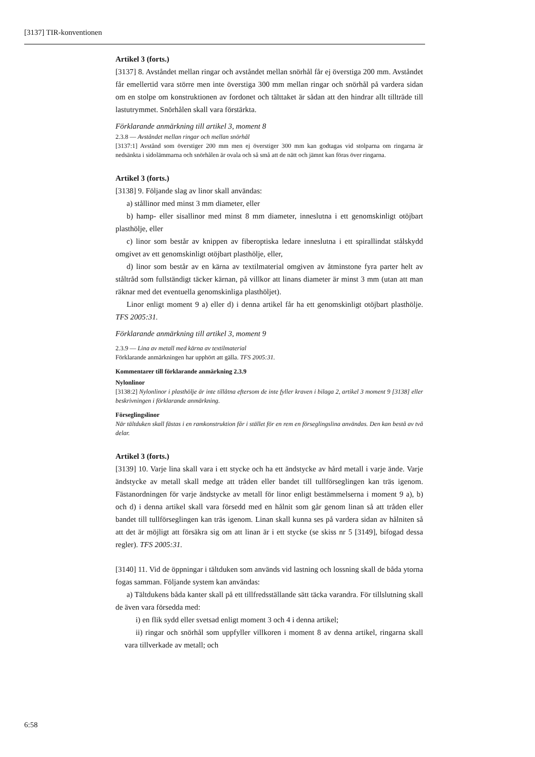[3137] TIR-konventionen
Artikel 3 (forts.)
[3137] 8. Avståndet mellan ringar och avståndet mellan snörhål får ej överstiga 200 mm. Avståndet får emellertid vara större men inte överstiga 300 mm mellan ringar och snörhål på vardera sidan om en stolpe om konstruktionen av fordonet och tälttaket är sådan att den hindrar allt tillträde till lastutrymmet. Snörhålen skall vara förstärkta.
Förklarande anmärkning till artikel 3, moment 8
2.3.8 — Avståndet mellan ringar och mellan snörhål
[3137:1] Avstånd som överstiger 200 mm men ej överstiger 300 mm kan godtagas vid stolparna om ringarna är nedsänkta i sidolämmarna och snörhålen är ovala och så små att de nätt och jämnt kan föras över ringarna.
Artikel 3 (forts.)
[3138] 9. Följande slag av linor skall användas:
a) stållinor med minst 3 mm diameter, eller
b) hamp- eller sisallinor med minst 8 mm diameter, inneslutna i ett genomskinligt otöjbart plasthölje, eller
c) linor som består av knippen av fiberoptiska ledare inneslutna i ett spirallindat stålskydd omgivet av ett genomskinligt otöjbart plasthölje, eller,
d) linor som består av en kärna av textilmaterial omgiven av åtminstone fyra parter helt av ståltråd som fullständigt täcker kärnan, på villkor att linans diameter är minst 3 mm (utan att man räknar med det eventuella genomskinliga plasthöljet).
Linor enligt moment 9 a) eller d) i denna artikel får ha ett genomskinligt otöjbart plasthölje. TFS 2005:31.
Förklarande anmärkning till artikel 3, moment 9
2.3.9 — Lina av metall med kärna av textilmaterial
Förklarande anmärkningen har upphört att gälla. TFS 2005:31.
Kommentarer till förklarande anmärkning 2.3.9
Nylonlinor
[3138:2] Nylonlinor i plasthölje är inte tillåtna eftersom de inte fyller kraven i bilaga 2, artikel 3 moment 9 [3138] eller beskrivningen i förklarande anmärkning.
Förseglingslinor
När tältduken skall fästas i en ramkonstruktion får i stället för en rem en förseglingslina användas. Den kan bestå av två delar.
Artikel 3 (forts.)
[3139] 10. Varje lina skall vara i ett stycke och ha ett ändstycke av hård metall i varje ände. Varje ändstycke av metall skall medge att tråden eller bandet till tullförseglingen kan träs igenom. Fästanordningen för varje ändstycke av metall för linor enligt bestämmelserna i moment 9 a), b) och d) i denna artikel skall vara försedd med en hålnit som går genom linan så att tråden eller bandet till tullförseglingen kan träs igenom. Linan skall kunna ses på vardera sidan av hålniten så att det är möjligt att försäkra sig om att linan är i ett stycke (se skiss nr 5 [3149], bifogad dessa regler). TFS 2005:31.
[3140] 11. Vid de öppningar i tältduken som används vid lastning och lossning skall de båda ytorna fogas samman. Följande system kan användas:
a) Tältdukens båda kanter skall på ett tillfredsställande sätt täcka varandra. För tillslutning skall de även vara försedda med:
i) en flik sydd eller svetsad enligt moment 3 och 4 i denna artikel;
ii) ringar och snörhål som uppfyller villkoren i moment 8 av denna artikel, ringarna skall vara tillverkade av metall; och
6:58